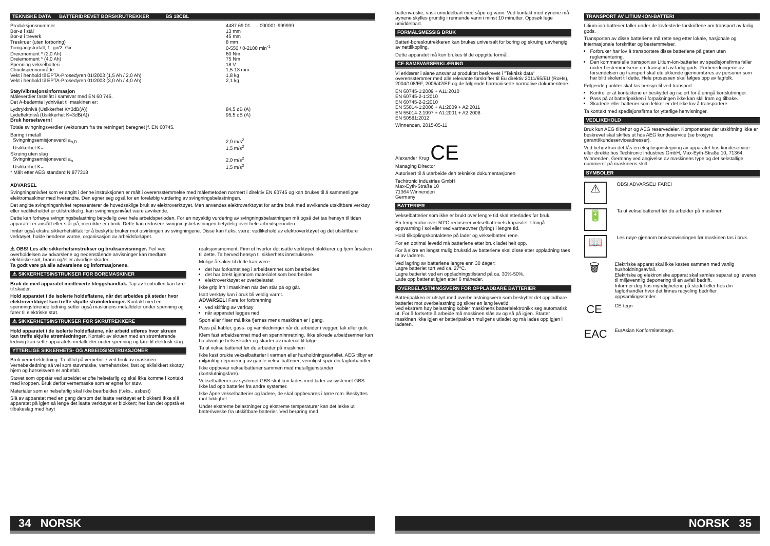TEKNISKE DATA BATTERIDREVET BORSKRUTREKKER BS 18CBL
| Produksjonsnummer | 4487 69 01... ...000001-999999 |
| Bor-ø i stål | 13 mm |
| Bor-ø i treverk | 45 mm |
| Treskruer (uten forboring) | 8 mm |
| Tomgangsturtall, 1. gir/2. Gir | 0-550 / 0-2100 min<sup>-1</sup> |
| Dreiemoment * (2,0 Ah) | 60 Nm |
| Dreiemoment * (4,0 Ah) | 75 Nm |
| Spenning vekselbatteri | 18 V |
| Chuckspennområde | 1,5-13 mm |
| Vekt i henhold til EPTA-Prosedyren 01/2003 (1,5 Ah / 2,0 Ah) | 1,8 kg |
| Vekt i henhold til EPTA-Prosedyren 01/2003 (3,0 Ah / 4,0 Ah) | 2,1 kg |
Støy/Vibrasjonsinformasjon
Måleverdier fastslått i samsvar med EN 60 745.
Det A-bedømte lydnivået til maskinen er:
| Lydtrykknivå (Usikkerhet K=3dB(A)) | 84,5 dB (A) |
| Lydeffektnivå (Usikkerhet K=3dB(A)) | 95,5 dB (A) |
Bruk hørselsvern!
Totale svingningsverdier (vektorsum fra tre retninger) beregnet jf. EN 60745.
| Boring i metall | |
| Svingningsemisjonsverdi a<sub>h,D</sub> | 2,0 m/s<sup>2</sup> |
| Usikkerhet K= | 1,5 m/s<sup>2</sup> |
| Skruing uten slag | |
| Svingningsemisjonsverdi a<sub>h</sub> | 2,0 m/s<sup>2</sup> |
| Usikkerhet K= | 1,5 m/s<sup>2</sup> |
* Målt etter AEG standard N 877318
ADVARSEL
Svingningsnivået som er angitt i denne instruksjonen er målt i overensstemmelse med målemetoden normert i direktiv EN 60745 og kan brukes til å sammenligne elektromaskiner med hverandre. Den egner seg også for en foreløbig vurdering av svingningsbelastningen.
Det angitte svingningsnivået representerer de hovedsaklige bruk av elektroverktøyet. Men anvendes elektroverktøyet for andre bruk med avvikende utskiftbare verktøy eller vedlikeholdet er utilstrekkelig, kan svingningsnivået være avvikende.
Dette kan forhøye svingningsbelastning betydelig over hele arbeidsperioden. For en nøyaktig vurdering av svingningsbelastningen må også det tas hensyn til tiden apparatet er avslått eller står på, men ikke er i bruk. Dette kan redusere svingningsbelastningen betydelig over hele arbeidsperioden.
Innfør også ekstra sikkerhetstiltak for å beskytte bruker mot utvirkingen av svingningene. Disse kan f.eks. være: vedlikehold av elektroverktøyet og det utskiftbare verktøyet, holde hendene varme, organisasjon av arbeidsforløpet.
⚠ OBS! Les alle sikkerhetsinstrukser og bruksanvisninger. Feil ved overholdelsen av advarslene og nedenstående anvisninger kan medføre elektriske støt, brann og/eller alvorlige skader.
Ta godt vare på alle advarslene og informasjonene.
⚠ SIKKERHETSINSTRUKSER FOR BOREMASKINER
Bruk de med apparatet medleverte tileggshandtak. Tap av kontrollen kan føre til skader.
Hold apparatet i de isolerte holdeflatene, når det arbeides på steder hvor elektroverktøyet kan treffe skjulte strømledninger. Kontakt med en spenningsførende ledning setter også maskinens metalldeler under spenning og fører til elektriske støt.
⚠ SIKKERHETSINSTRUKSER FOR SKRUTREKKERE
Hold apparatet i de isolerte holdeflatene, når arbeid utføres hvor skruen kan treffe skjulte strømledninger. Kontakt av skruen med en strømførende ledning kan sette apparatets metalldeler under spenning og føre til elektrisk slag.
YTTERLIGE SIKKERHETS- OG ARBEIDSINSTRUKSJONER
Bruk vernebekledning. Ta alltid på vernebrille ved bruk av maskinen. Vernebekledning så vel som støvmaske, vernehansker, fast og sklisikkert skotøy, hjem og hørselsvern er anbefalt.
Støvet som oppstår ved arbeidet er ofte helsefarlig og skal ikke komme i kontakt med kroppen. Bruk derfor vernemaske som er egnet for støv.
Materialer som er helsefarlig skal ikke bearbeides (f.eks.. asbest)
Slå av apparatet med en gang dersom det isatte verktøyet er blokkert! Ikke slå apparatet på igjen så lenge det isatte verktøyet er blokkert; her kan det oppstå et tilbakeslag med høyt
reaksjonsmoment. Finn ut hvorfor det isatte verktøyet blokkerer og fjern årsaken til dette. Ta herved hensyn til sikkerhets innstruksene.
Mulige årsaker til dette kan være:
det har forkantet seg i arbeidsemnet som bearbeides
det har brekt igjennom materialet som bearbeides
elektroverktøyet er overbelastet
Ikke grip inn i maskinen når den står på og går.
Isatt verktøy kan i bruk bli veldig varmt.
ADVARSEL! Fare for forbrenning
ved skifting av verktøy
når apparatet legges ned
Spon eller fliser må ikke fjernes mens maskinen er i gang.
Pass på kabler, gass- og vannledninger når du arbeider i vegger, tak eller gulv.
Klem fast arbeidsemnet med en spenninnretning. Ikke sikrede arbeidsemner kan ha alvorlige helseskader og skader av material til følge.
Ta ut vekselbatteriet før du arbeider på maskinen
Ikke kast brukte vekselbatterier i varmen eller husholdningsavfallet. AEG tilbyr en miljøriktig deponering av gamle vekselbatterier; vennligst spør din fagforhandler.
Ikke oppbevar vekselbatterier sammen med metallgjenstander (kortslutningsfare).
Vekselbatterier av systemet GBS skal kun lades med lader av systemet GBS. Ikke lad opp batterier fra andre systemer.
Ikke åpne vekselbatterier og ladere, de skal oppbevares i tørre rom. Beskyttes mot fuktighet.
Under ekstreme belastninger og ekstreme temperaturer kan det lekke ut batterivæske fra utskiftbare batterier. Ved berøring med
34 NORSK
batterivæske, vask umiddelbart med såpe og vann. Ved kontakt med øynene må øynene skylles grundig i rennende vann i minst 10 minutter. Oppsøk lege umiddelbart.
FORMÅLSMESSIG BRUK
Batteri-boreskrutrekkeren kan brukes universalt for boring og skruing uavhengig av nettilkopling.
Dette apparatet må kun brukes til de oppgitte formål.
CE-SAMSVARSERKLÆRING
Vi erklærer i alene ansvar at produktet beskrevet i "Teknisk data“ overensstemmer med alle relevante forskrifter til Eu direktiv 2011/65/EU (RoHs), 2004/108/EF, 2006/42/EF og de følgende harmoniserte normative dokumentene.
EN 60745-1:2009 + A11:2010
EN 60745-2-1:2010
EN 60745-2-2:2010
EN 55014-1:2006 + A1:2009 + A2:2011
EN 55014-2:1997 + A1:2001 + A2:2008
EN 50581:2012
Winnenden, 2015-05-11
Alexander Krug CE
Managing Director
Autorisert til å utarbeide den tekniske dokumentasjonen
Techtronic Industries GmbH
Max-Eyth-Straße 10
71364 Winnenden
Germany
BATTERIER
Vekselbatterier som ikke er brukt over lengre tid skal etterlades før bruk.
En temperatur over 50°C reduserer vekselbatteriets kapasitet. Unngå oppvarming i sol eller ved varmeovner (fyring) i lengre tid.
Hold tilkoplingskontaktene på lader og vekselbatteri rene.
For en optimal levetid må batteriene etter bruk ladet helt opp.
For å sikre en lengst mulig brukstid av batteriene skal disse etter oppladning taes ut av laderen.
Ved lagring av batteriene lengre enn 30 dager:
Lagre batteriet tørt ved ca. 27°C.
Lagre batteriet ved en oppladningstilstand på ca. 30%-50%.
Lade opp batteriet igjen etter 6 måneder.
OVERBELASTNINGSVERN FOR OPPLADBARE BATTERIER
Batteripakken er utstyrt med overbelastningsvern som beskytter det oppladbare batteriet mot overbelastning og sikrer en lang levetid.
Ved ekstrem høy belastning kobler maskinens batterielektronikk seg automatisk ut. For å fortsette å arbeide må maskinen slås av og så på igjen. Starter maskinen ikke igjen er batteripakken muligens utladet og må lades opp igjen i laderen.
TRANSPORT AV LITIUM-ION-BATTERI
Litium-ion-batterier faller under de lovfestede forskriftene om transport av farlig gods.
Transporten av disse batteriene må rette seg etter lokale, nasjonale og internasjonale forskrifter og bestemmelser.
Forbruker har lov å transportere disse batteriene på gaten uten reglementering.
Den kommersielle transport av Litium-ion-batterier av spedisjonsfirma faller under bestemmelsene om transport av farlig gods. Forberedningene av forsendelsen og transport skal utelukkende gjennomføres av personer som har blitt skolert til dette. Hele prosessen skal følges opp av fagfolk.
Følgende punkter skal tas hensyn til ved transport:
Kontroller at kontaktene er beskyttet og isolert for å unngå kortslutninger.
Pass på at batteripakken i forpakningen ikke kan skli fram og tilbake.
Skadede eller batterier som lekker er det ikke lov å transportere.
Ta kontakt med spedisjonsfirma for ytterlige henvisninger.
VEDLIKEHOLD
Bruk kun AEG tilbehør og AEG reservedeler. Komponenter der utskiftning ikke er beskrevet skal skiftes ut hos AEG kundeservice (se brosjyre garanti/kundeserviceadresser).
Ved behov kan det fås en eksplosjonstegning av apparatet hos kundeservice eller direkte hos Techtronic Industries GmbH, Max-Eyth-Straße 10, 71364 Winnenden, Germany ved angivelse av maskinens type og det sekstallige nummeret på maskinens skilt.
SYMBOLER
⚠
OBS! ADVARSEL! FARE!
🔋
Ta ut vekselbatteriet før du arbeider på maskinen
📖
Les nøye gjennom bruksanvisningen før maskinen tas i bruk.
🗑
Elektriske apparat skal ikke kastes sammen med vanlig husholdningsavfall.
Elektriske og elektroniske apparat skal samles separat og leveres til miljøvennlig deponering til en avfall bedrift.
Informer deg hos myndighetene på stedet eller hos din fagforhandler hvor det finnes recycling bedrifter oppsamlingssteder.
CE
CE-tegn
EAC
EurAsian Konformitetstegn.
NORSK 35